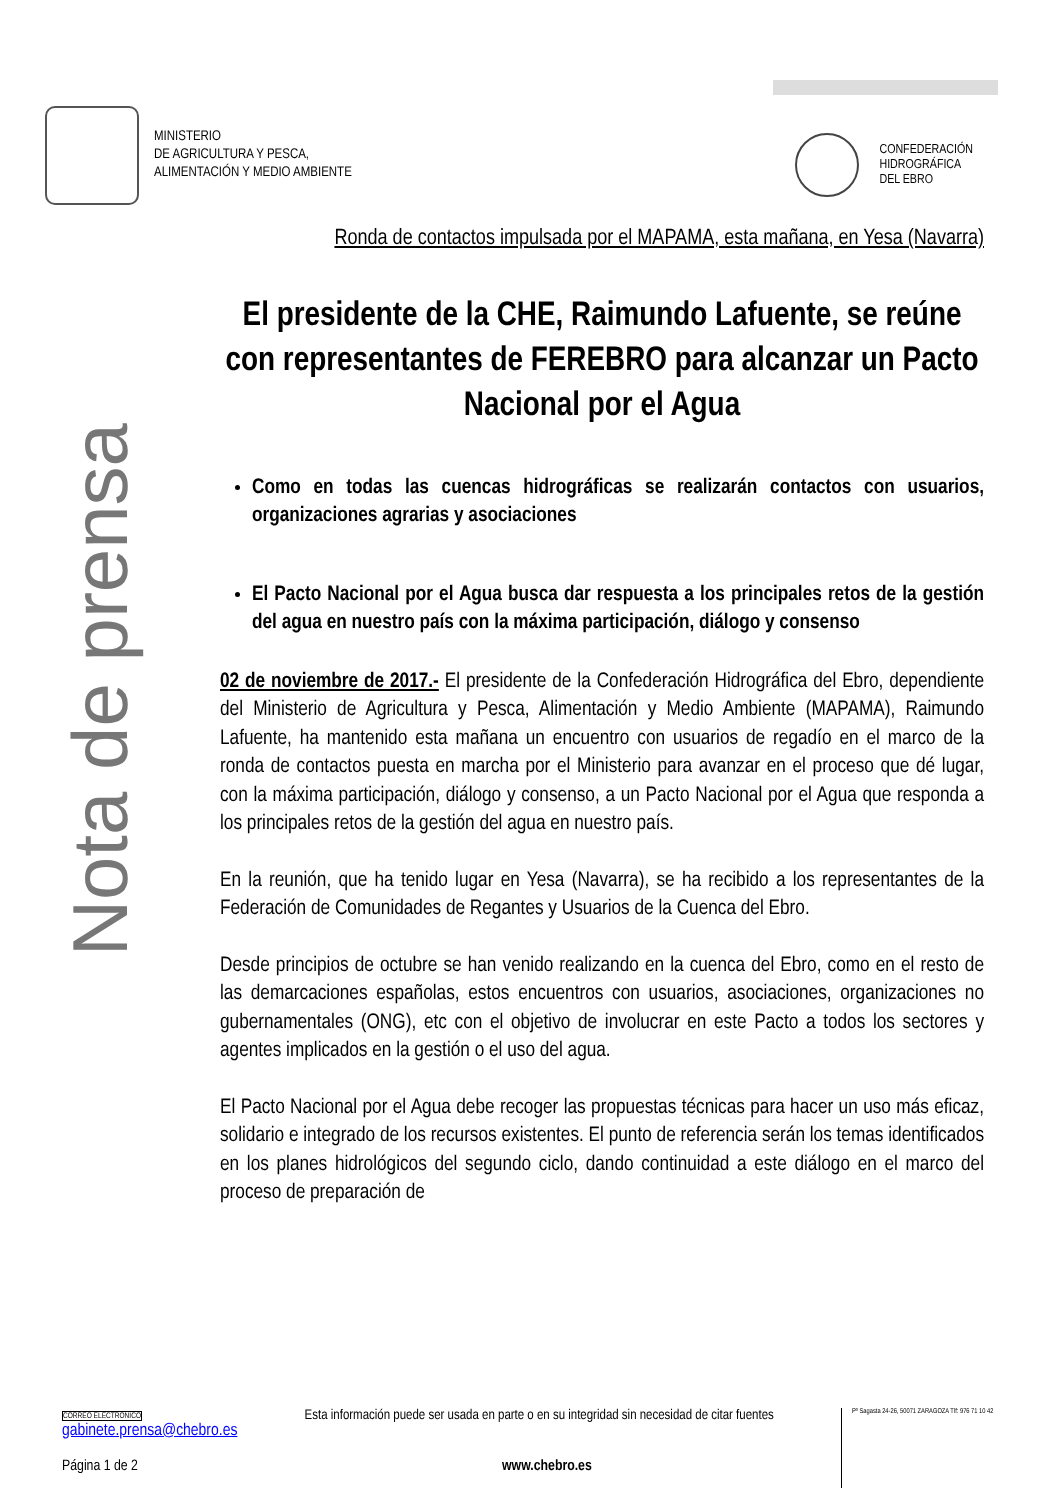MINISTERIO
DE AGRICULTURA Y PESCA,
ALIMENTACIÓN Y MEDIO AMBIENTE
CONFEDERACIÓN
HIDROGRÁFICA
DEL EBRO
Nota de prensa
Ronda de contactos impulsada por el MAPAMA, esta mañana, en Yesa (Navarra)
El presidente de la CHE, Raimundo Lafuente, se reúne con representantes de FEREBRO para alcanzar un Pacto Nacional por el Agua
Como en todas las cuencas hidrográficas se realizarán contactos con usuarios, organizaciones agrarias y asociaciones
El Pacto Nacional por el Agua busca dar respuesta a los principales retos de la gestión del agua en nuestro país con la máxima participación, diálogo y consenso
02 de noviembre de 2017.- El presidente de la Confederación Hidrográfica del Ebro, dependiente del Ministerio de Agricultura y Pesca, Alimentación y Medio Ambiente (MAPAMA), Raimundo Lafuente, ha mantenido esta mañana un encuentro con usuarios de regadío en el marco de la ronda de contactos puesta en marcha por el Ministerio para avanzar en el proceso que dé lugar, con la máxima participación, diálogo y consenso, a un Pacto Nacional por el Agua que responda a los principales retos de la gestión del agua en nuestro país.
En la reunión, que ha tenido lugar en Yesa (Navarra), se ha recibido a los representantes de la Federación de Comunidades de Regantes y Usuarios de la Cuenca del Ebro.
Desde principios de octubre se han venido realizando en la cuenca del Ebro, como en el resto de las demarcaciones españolas, estos encuentros con usuarios, asociaciones, organizaciones no gubernamentales (ONG), etc con el objetivo de involucrar en este Pacto a todos los sectores y agentes implicados en la gestión o el uso del agua.
El Pacto Nacional por el Agua debe recoger las propuestas técnicas para hacer un uso más eficaz, solidario e integrado de los recursos existentes. El punto de referencia serán los temas identificados en los planes hidrológicos del segundo ciclo, dando continuidad a este diálogo en el marco del proceso de preparación de
CORREO ELECTRÓNICO
gabinete.prensa@chebro.es
Esta información puede ser usada en parte o en su integridad sin necesidad de citar fuentes
Pº Sagasta 24-26, 50071 ZARAGOZA Tlf: 976 71 10 42
Página 1 de 2 www.chebro.es